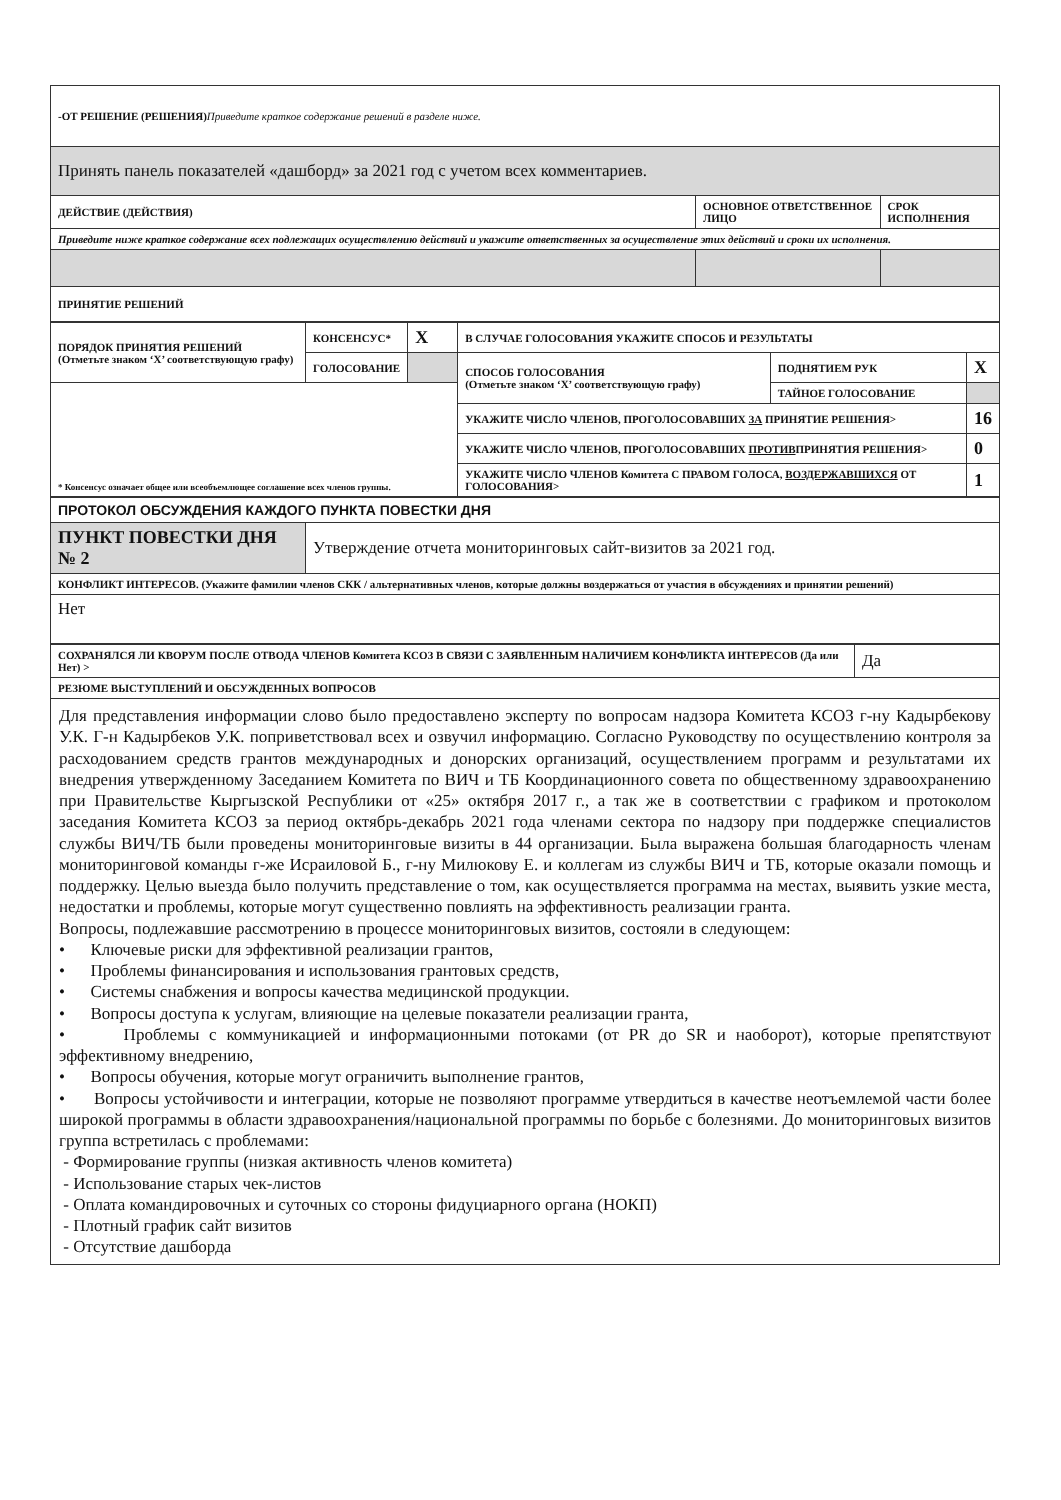| -ОТ РЕШЕНИЕ (РЕШЕНИЯ) Приведите краткое содержание решений в разделе ниже. | | |
| Принять панель показателей «дашборд» за 2021 год с учетом всех комментариев. | | |
| ДЕЙСТВИЕ (ДЕЙСТВИЯ) | ОСНОВНОЕ ОТВЕТСТВЕННОЕ ЛИЦО | СРОК ИСПОЛНЕНИЯ |
| Приведите ниже краткое содержание всех подлежащих осуществлению действий и укажите ответственных за осуществление этих действий и сроки их исполнения. | | |
| ПРИНЯТИЕ РЕШЕНИЙ | | |
| ПОРЯДОК ПРИНЯТИЯ РЕШЕНИЙ (Отметьте знаком ‘X’ соответствующую графу) | КОНСЕНСУС* | X | В СЛУЧАЕ ГОЛОСОВАНИЯ УКАЖИТЕ СПОСОБ И РЕЗУЛЬТАТЫ | | |
| | ГОЛОСОВАНИЕ | | СПОСОБ ГОЛОСОВАНИЯ (Отметьте знаком ‘X’ соответствующую графу) | ПОДНЯТИЕМ РУК | X |
| * Консенсус означает общее или всеобъемлющее соглашение всех членов группы. | | | | ТАЙНОЕ ГОЛОСОВАНИЕ | |
| | | | УКАЖИТЕ ЧИСЛО ЧЛЕНОВ, ПРОГОЛОСОВАВШИХ ЗА ПРИНЯТИЕ РЕШЕНИЯ> | | 16 |
| | | | УКАЖИТЕ ЧИСЛО ЧЛЕНОВ, ПРОГОЛОСОВАВШИХ ПРОТИВ ПРИНЯТИЯ РЕШЕНИЯ> | | 0 |
| | | | УКАЖИТЕ ЧИСЛО ЧЛЕНОВ Комитета С ПРАВОМ ГОЛОСА, ВОЗДЕРЖАВШИХСЯ ОТ ГОЛОСОВАНИЯ> | | 1 |
| ПРОТОКОЛ ОБСУЖДЕНИЯ КАЖДОГО ПУНКТА ПОВЕСТКИ ДНЯ | |
| ПУНКТ ПОВЕСТКИ ДНЯ № 2 | Утверждение отчета мониторинговых сайт-визитов за 2021 год. |
| КОНФЛИКТ ИНТЕРЕСОВ. (Укажите фамилии членов СКК / альтернативных членов, которые должны воздержаться от участия в обсуждениях и принятии решений) | |
| Нет | |
| СОХРАНЯЛСЯ ЛИ КВОРУМ ПОСЛЕ ОТВОДА ЧЛЕНОВ Комитета КСОЗ В СВЯЗИ С ЗАЯВЛЕННЫМ НАЛИЧИЕМ КОНФЛИКТА ИНТЕРЕСОВ (Да или Нет) > | Да |
| РЕЗЮМЕ ВЫСТУПЛЕНИЙ И ОБСУЖДЕННЫХ ВОПРОСОВ | |
| Для представления информации слово было предоставлено эксперту по вопросам надзора Комитета КСОЗ г-ну Кадырбекову У.К. Г-н Кадырбеков У.К. поприветствовал всех и озвучил информацию. Согласно Руководству по осуществлению контроля за расходованием средств грантов международных и донорских организаций, осуществлением программ и результатами их внедрения утвержденному Заседанием Комитета по ВИЧ и ТБ Координационного совета по общественному здравоохранению при Правительстве Кыргызской Республики от «25» октября 2017 г., а так же в соответствии с графиком и протоколом заседания Комитета КСОЗ за период октябрь-декабрь 2021 года членами сектора по надзору при поддержке специалистов службы ВИЧ/ТБ были проведены мониторинговые визиты в 44 организации. Была выражена большая благодарность членам мониторинговой команды г-же Исраиловой Б., г-ну Милюкову Е. и коллегам из службы ВИЧ и ТБ, которые оказали помощь и поддержку. Целью выезда было получить представление о том, как осуществляется программа на местах, выявить узкие места, недостатки и проблемы, которые могут существенно повлиять на эффективность реализации гранта. Вопросы, подлежавшие рассмотрению в процессе мониторинговых визитов, состояли в следующем: • Ключевые риски для эффективной реализации грантов, • Проблемы финансирования и использования грантовых средств, • Системы снабжения и вопросы качества медицинской продукции. • Вопросы доступа к услугам, влияющие на целевые показатели реализации гранта, • Проблемы с коммуникацией и информационными потоками (от PR до SR и наоборот), которые препятствуют эффективному внедрению, • Вопросы обучения, которые могут ограничить выполнение грантов, • Вопросы устойчивости и интеграции, которые не позволяют программе утвердиться в качестве неотъемлемой части более широкой программы в области здравоохранения/национальной программы по борьбе с болезнями. До мониторинговых визитов группа встретилась с проблемами: - Формирование группы (низкая активность членов комитета) - Использование старых чек-листов - Оплата командировочных и суточных со стороны фидуциарного органа (НОКП) - Плотный график сайт визитов - Отсутствие дашборда | |